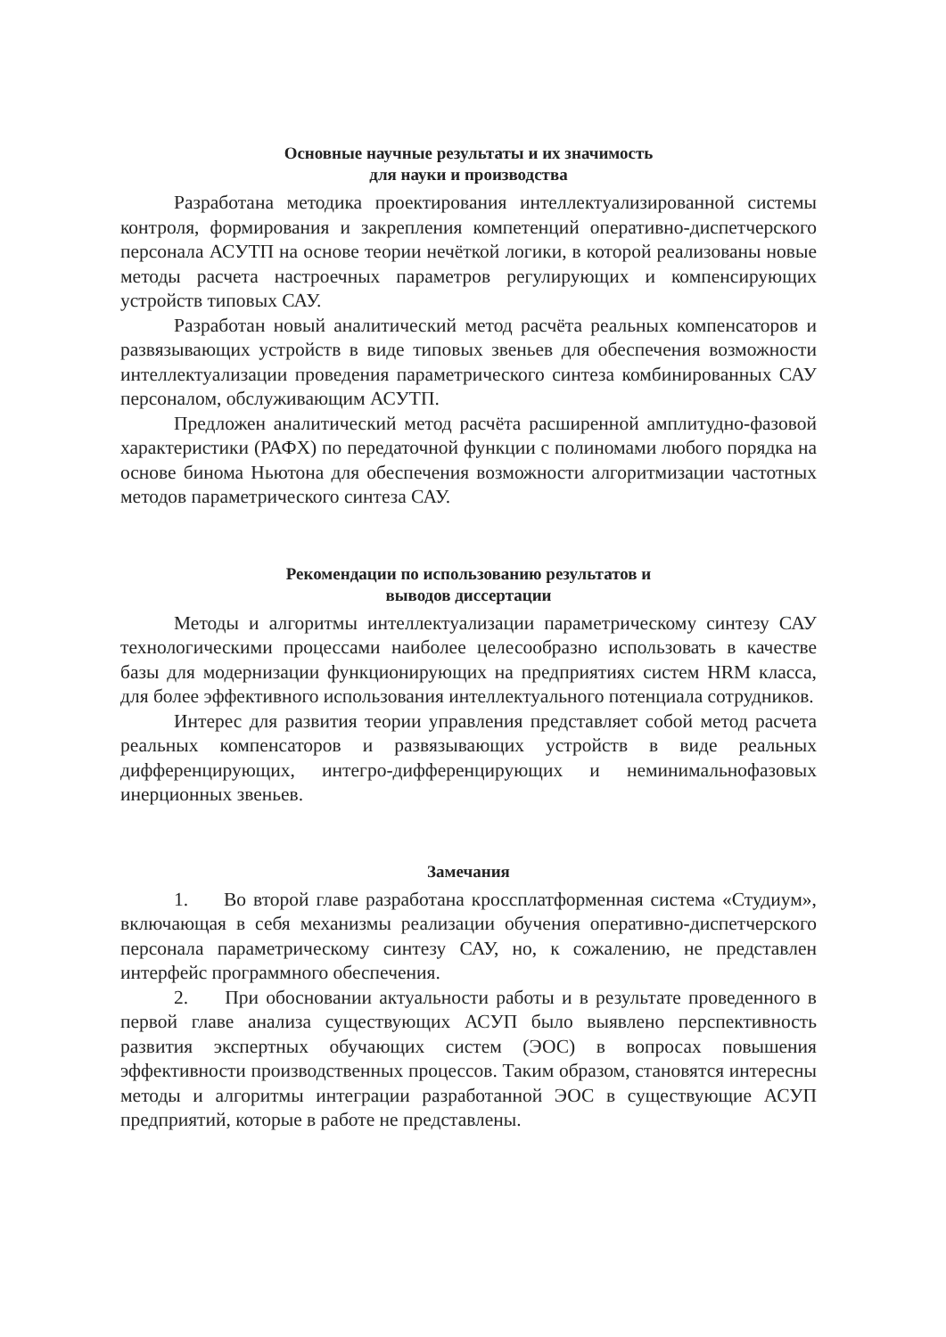Основные научные результаты и их значимость
для науки и производства
Разработана методика проектирования интеллектуализированной системы контроля, формирования и закрепления компетенций оперативно-диспетчерского персонала АСУТП на основе теории нечёткой логики, в которой реализованы новые методы расчета настроечных параметров регулирующих и компенсирующих устройств типовых САУ.
Разработан новый аналитический метод расчёта реальных компенсаторов и развязывающих устройств в виде типовых звеньев для обеспечения возможности интеллектуализации проведения параметрического синтеза комбинированных САУ персоналом, обслуживающим АСУТП.
Предложен аналитический метод расчёта расширенной амплитудно-фазовой характеристики (РАФХ) по передаточной функции с полиномами любого порядка на основе бинома Ньютона для обеспечения возможности алгоритмизации частотных методов параметрического синтеза САУ.
Рекомендации по использованию результатов и
выводов диссертации
Методы и алгоритмы интеллектуализации параметрическому синтезу САУ технологическими процессами наиболее целесообразно использовать в качестве базы для модернизации функционирующих на предприятиях систем HRM класса, для более эффективного использования интеллектуального потенциала сотрудников.
Интерес для развития теории управления представляет собой метод расчета реальных компенсаторов и развязывающих устройств в виде реальных дифференцирующих, интегро-дифференцирующих и неминимальнофазовых инерционных звеньев.
Замечания
1. Во второй главе разработана кроссплатформенная система «Студиум», включающая в себя механизмы реализации обучения оперативно-диспетчерского персонала параметрическому синтезу САУ, но, к сожалению, не представлен интерфейс программного обеспечения.
2. При обосновании актуальности работы и в результате проведенного в первой главе анализа существующих АСУП было выявлено перспективность развития экспертных обучающих систем (ЭОС) в вопросах повышения эффективности производственных процессов. Таким образом, становятся интересны методы и алгоритмы интеграции разработанной ЭОС в существующие АСУП предприятий, которые в работе не представлены.